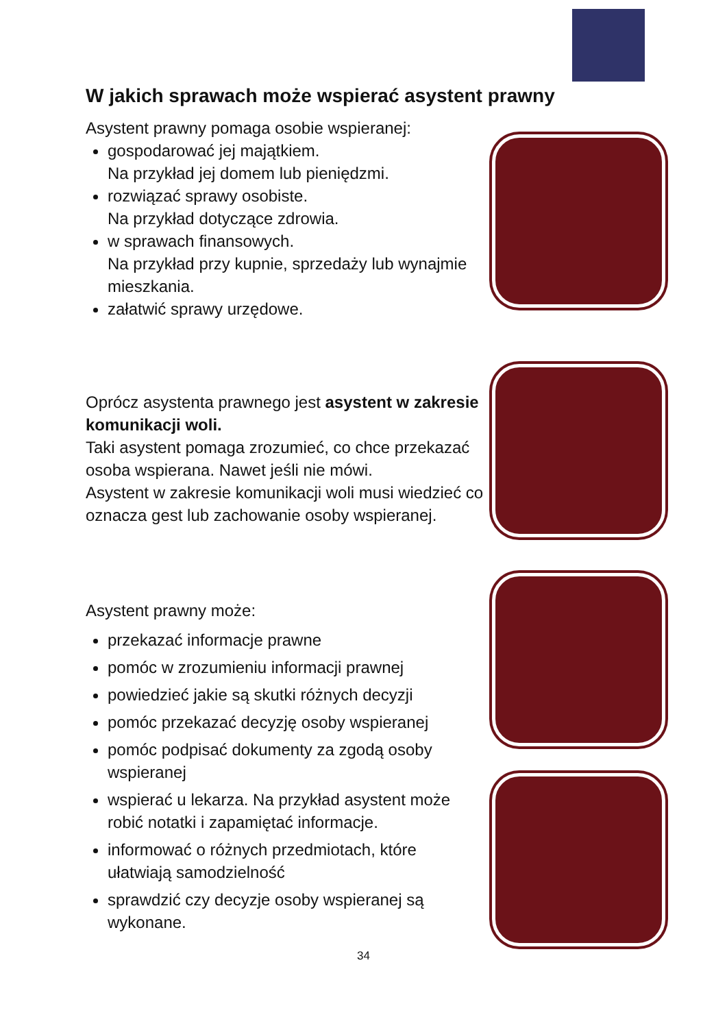W jakich sprawach może wspierać asystent prawny
Asystent prawny pomaga osobie wspieranej:
gospodarować jej majątkiem.
Na przykład jej domem lub pieniędzmi.
rozwiązać sprawy osobiste.
Na przykład dotyczące zdrowia.
w sprawach finansowych.
Na przykład przy kupnie, sprzedaży lub wynajmie mieszkania.
załatwić sprawy urzędowe.
Oprócz asystenta prawnego jest asystent w zakresie komunikacji woli.
Taki asystent pomaga zrozumieć, co chce przekazać osoba wspierana. Nawet jeśli nie mówi.
Asystent w zakresie komunikacji woli musi wiedzieć co oznacza gest lub zachowanie osoby wspieranej.
Asystent prawny może:
przekazać informacje prawne
pomóc w zrozumieniu informacji prawnej
powiedzieć jakie są skutki różnych decyzji
pomóc przekazać decyzję osoby wspieranej
pomóc podpisać dokumenty za zgodą osoby wspieranej
wspierać u lekarza. Na przykład asystent może robić notatki i zapamiętać informacje.
informować o różnych przedmiotach, które ułatwiają samodzielność
sprawdzić czy decyzje osoby wspieranej są wykonane.
34